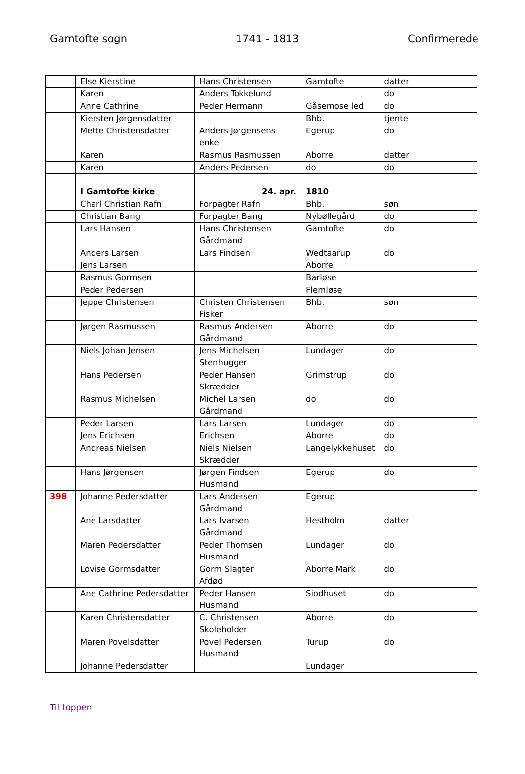Gamtofte sogn 1741 - 1813 Confirmerede
| | Else Kierstine | Hans Christensen | Gamtofte | datter |
| | Karen | Anders Tokkelund | | do |
| | Anne Cathrine | Peder Hermann | Gåsemose led | do |
| | Kiersten Jørgensdatter | | Bhb. | tjente |
| | Mette Christensdatter | Anders Jørgensens enke | Egerup | do |
| | Karen | Rasmus Rasmussen | Aborre | datter |
| | Karen | Anders Pedersen | do | do |
| | I Gamtofte kirke | 24. apr. | 1810 | |
| | Charl Christian Rafn | Forpagter Rafn | Bhb. | søn |
| | Christian Bang | Forpagter Bang | Nybøllegård | do |
| | Lars Hansen | Hans Christensen Gårdmand | Gamtofte | do |
| | Anders Larsen | Lars Findsen | Wedtaarup | do |
| | Jens Larsen | | Aborre | |
| | Rasmus Gormsen | | Barløse | |
| | Peder Pedersen | | Flemløse | |
| | Jeppe Christensen | Christen Christensen Fisker | Bhb. | søn |
| | Jørgen Rasmussen | Rasmus Andersen Gårdmand | Aborre | do |
| | Niels Johan Jensen | Jens Michelsen Stenhugger | Lundager | do |
| | Hans Pedersen | Peder Hansen Skrædder | Grimstrup | do |
| | Rasmus Michelsen | Michel Larsen Gårdmand | do | do |
| | Peder Larsen | Lars Larsen | Lundager | do |
| | Jens Erichsen | Erichsen | Aborre | do |
| | Andreas Nielsen | Niels Nielsen Skrædder | Langelykkehuset | do |
| | Hans Jørgensen | Jørgen Findsen Husmand | Egerup | do |
| 398 | Johanne Pedersdatter | Lars Andersen Gårdmand | Egerup | |
| | Ane Larsdatter | Lars Ivarsen Gårdmand | Hestholm | datter |
| | Maren Pedersdatter | Peder Thomsen Husmand | Lundager | do |
| | Lovise Gormsdatter | Gorm Slagter Afdød | Aborre Mark | do |
| | Ane Cathrine Pedersdatter | Peder Hansen Husmand | Siodhuset | do |
| | Karen Christensdatter | C. Christensen Skoleholder | Aborre | do |
| | Maren Povelsdatter | Povel Pedersen Husmand | Turup | do |
| | Johanne Pedersdatter | | Lundager | |
Til toppen